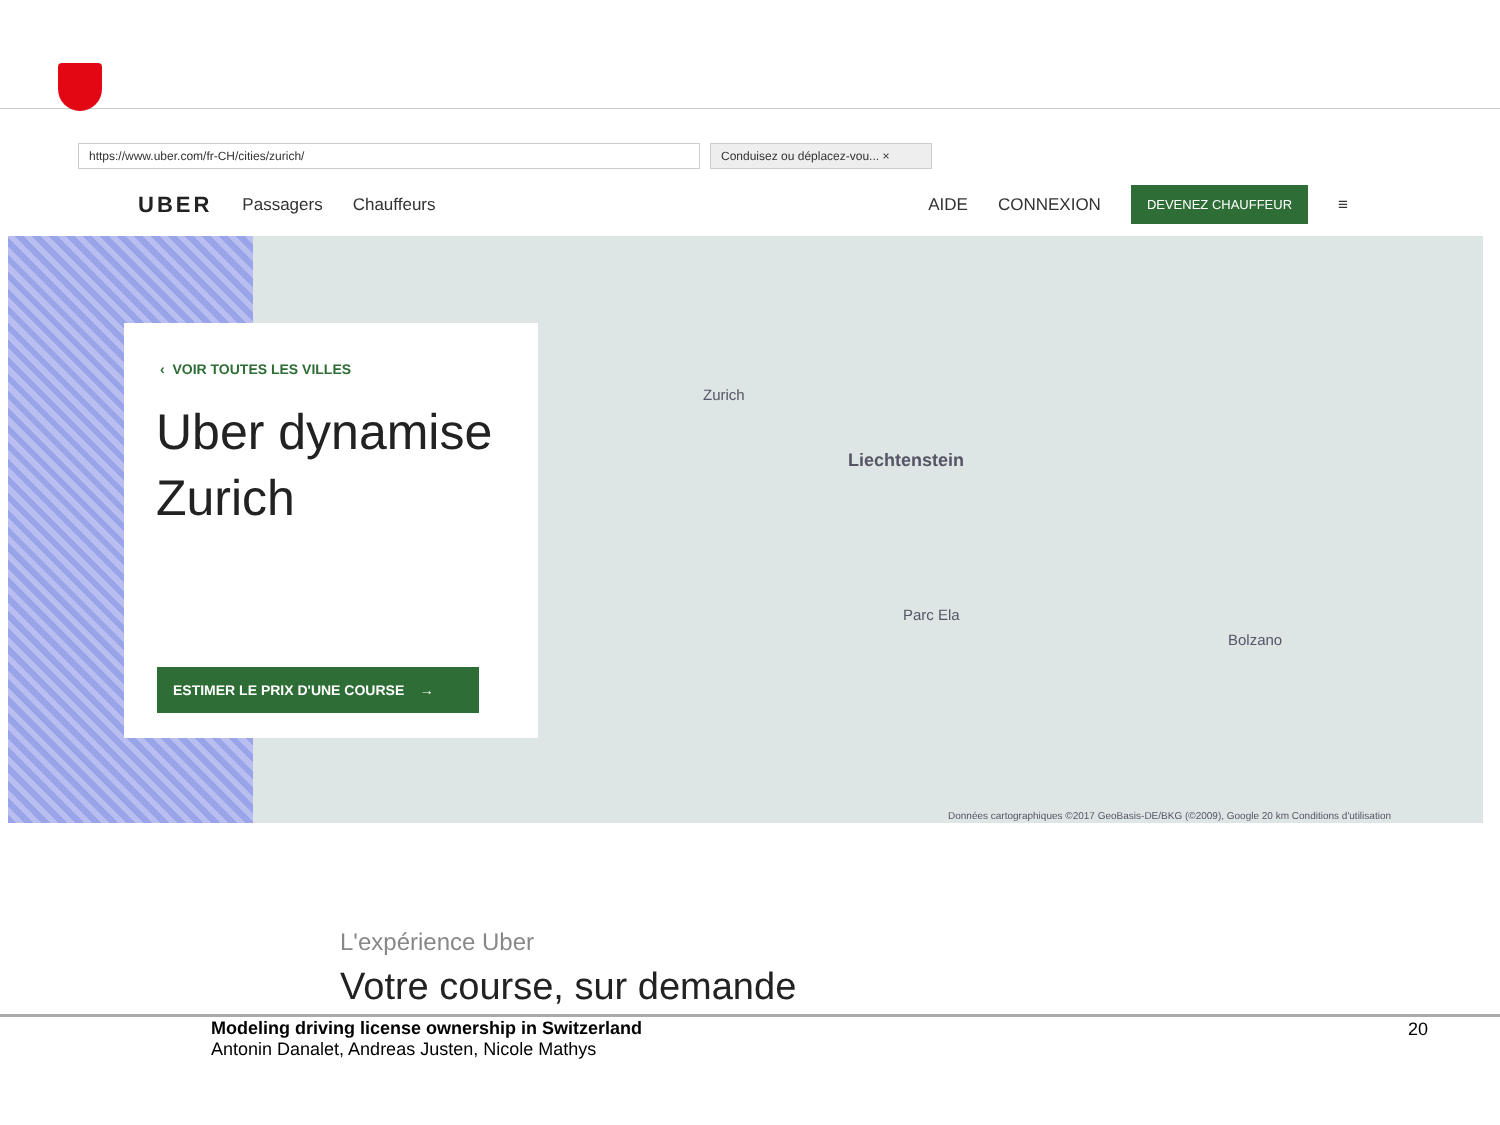https://www.uber.com/fr-CH/cities/zurich/ Conduisez ou déplacez-vou... ×
UBER Passagers Chauffeurs AIDE CONNEXION DEVENEZ CHAUFFEUR ≡
Zurich
Liechtenstein
Parc Ela
Bolzano
Données cartographiques ©2017 GeoBasis-DE/BKG (©2009), Google 20 km Conditions d'utilisation
‹ VOIR TOUTES LES VILLES
Uber dynamise
Zurich
ESTIMER LE PRIX D'UNE COURSE →
L'expérience Uber
Votre course, sur demande
Modeling driving license ownership in Switzerland
Antonin Danalet, Andreas Justen, Nicole Mathys
20